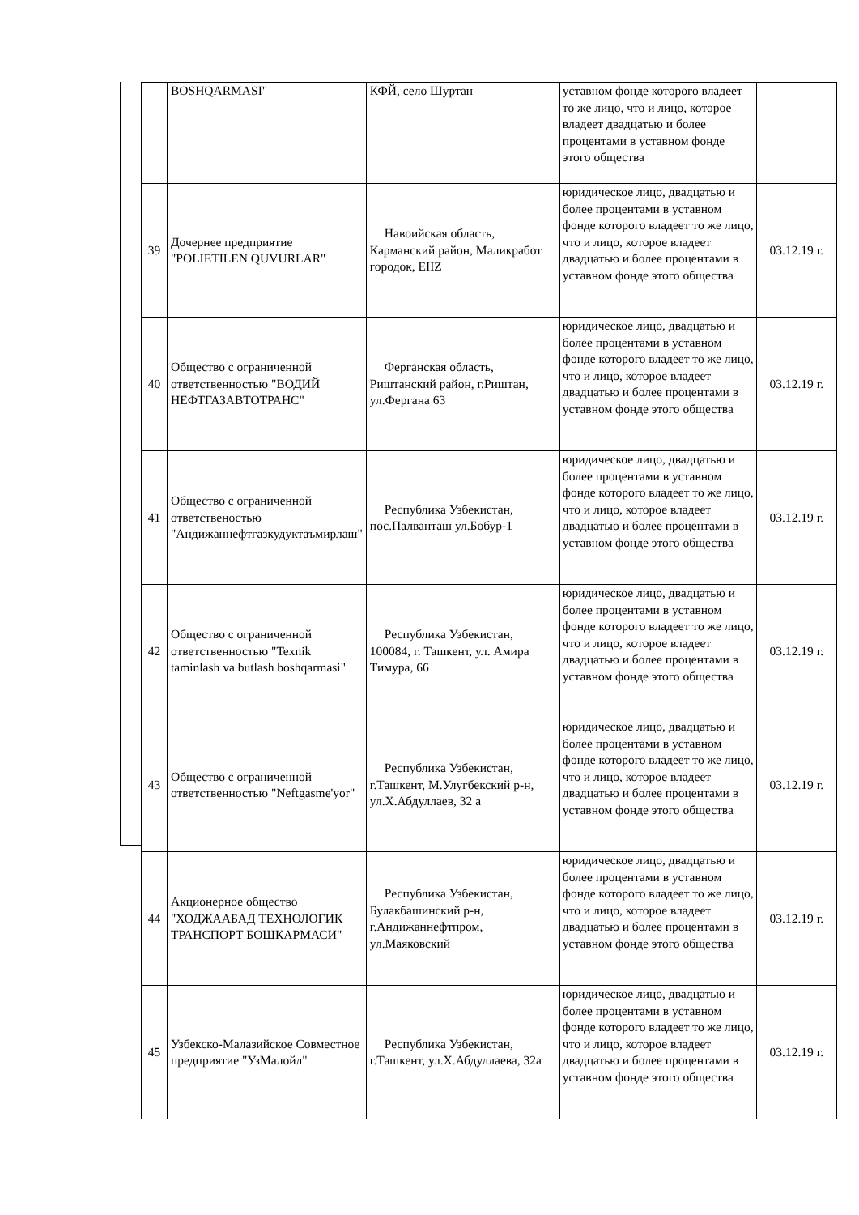| | BOSHQARMASI" | КФЙ, село Шуртан | уставном фонде которого владеет то же лицо, что и лицо, которое владеет двадцатью и более процентами в уставном фонде этого общества | |
| 39 | Дочернее предприятие "POLIETILEN QUVURLAR" | Навоийская область, Карманский район, Маликработ городок, EIIZ | юридическое лицо, двадцатью и более процентами в уставном фонде которого владеет то же лицо, что и лицо, которое владеет двадцатью и более процентами в уставном фонде этого общества | 03.12.19 г. |
| 40 | Общество с ограниченной ответственностью "ВОДИЙ НЕФТГАЗАВТОТРАНС" | Ферганская область, Риштанский район, г.Риштан, ул.Фергана 63 | юридическое лицо, двадцатью и более процентами в уставном фонде которого владеет то же лицо, что и лицо, которое владеет двадцатью и более процентами в уставном фонде этого общества | 03.12.19 г. |
| 41 | Общество с ограниченной ответственостью "Андижаннефтгазкудуктаъмирлаш" | Республика Узбекистан, пос.Палванташ ул.Бобур-1 | юридическое лицо, двадцатью и более процентами в уставном фонде которого владеет то же лицо, что и лицо, которое владеет двадцатью и более процентами в уставном фонде этого общества | 03.12.19 г. |
| 42 | Общество с ограниченной ответственностью "Texnik taminlash va butlash boshqarmasi" | Республика Узбекистан, 100084, г. Ташкент, ул. Амира Тимура, 66 | юридическое лицо, двадцатью и более процентами в уставном фонде которого владеет то же лицо, что и лицо, которое владеет двадцатью и более процентами в уставном фонде этого общества | 03.12.19 г. |
| 43 | Общество с ограниченной ответственностью "Neftgasme'yor" | Республика Узбекистан, г.Ташкент, М.Улугбекский р-н, ул.Х.Абдуллаев, 32 а | юридическое лицо, двадцатью и более процентами в уставном фонде которого владеет то же лицо, что и лицо, которое владеет двадцатью и более процентами в уставном фонде этого общества | 03.12.19 г. |
| 44 | Акционерное общество "ХОДЖААБАД ТЕХНОЛОГИК ТРАНСПОРТ БОШКАРМАСИ" | Республика Узбекистан, Булакбашинский р-н, г.Андижаннефтпром, ул.Маяковский | юридическое лицо, двадцатью и более процентами в уставном фонде которого владеет то же лицо, что и лицо, которое владеет двадцатью и более процентами в уставном фонде этого общества | 03.12.19 г. |
| 45 | Узбекско-Малазийское Совместное предприятие "УзМалойл" | Республика Узбекистан, г.Ташкент, ул.Х.Абдуллаева, 32а | юридическое лицо, двадцатью и более процентами в уставном фонде которого владеет то же лицо, что и лицо, которое владеет двадцатью и более процентами в уставном фонде этого общества | 03.12.19 г. |